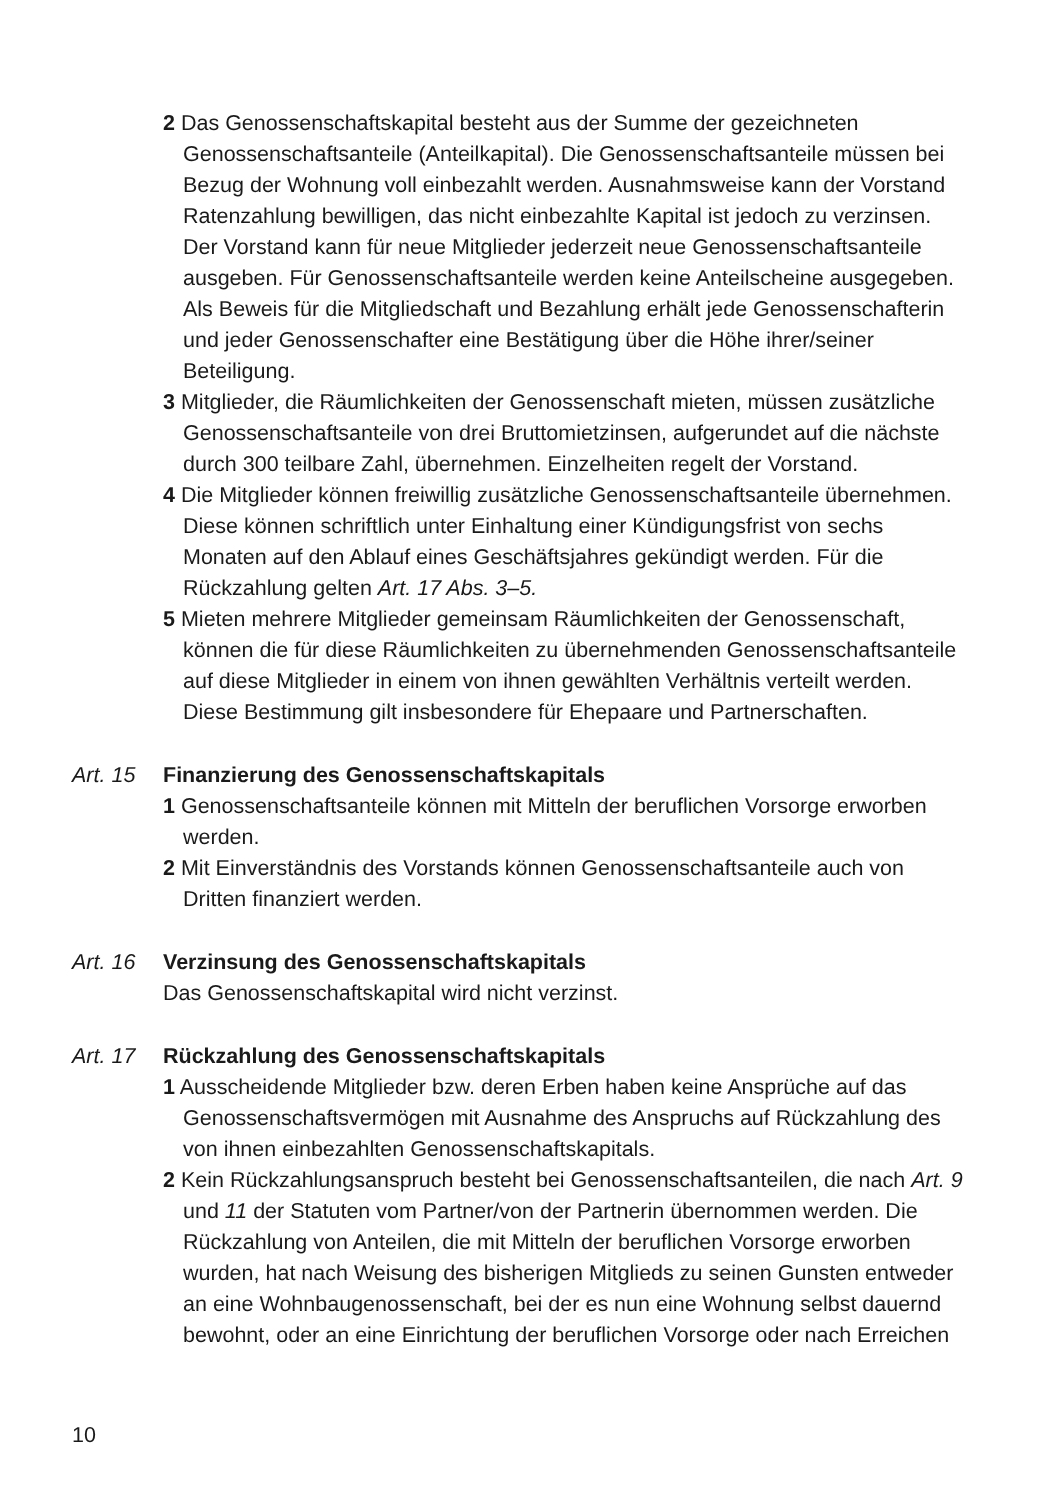2 Das Genossenschaftskapital besteht aus der Summe der gezeichneten Genossenschaftsanteile (Anteilkapital). Die Genossenschaftsanteile müssen bei Bezug der Wohnung voll einbezahlt werden. Ausnahmsweise kann der Vorstand Ratenzahlung bewilligen, das nicht einbezahlte Kapital ist jedoch zu verzinsen. Der Vorstand kann für neue Mitglieder jederzeit neue Genossenschaftsanteile ausgeben. Für Genossenschaftsanteile werden keine Anteilscheine ausgegeben. Als Beweis für die Mitgliedschaft und Bezahlung erhält jede Genossenschafterin und jeder Genossenschafter eine Bestätigung über die Höhe ihrer/seiner Beteiligung.
3 Mitglieder, die Räumlichkeiten der Genossenschaft mieten, müssen zusätzliche Genossenschaftsanteile von drei Bruttomietzinsen, aufgerundet auf die nächste durch 300 teilbare Zahl, übernehmen. Einzelheiten regelt der Vorstand.
4 Die Mitglieder können freiwillig zusätzliche Genossenschaftsanteile übernehmen. Diese können schriftlich unter Einhaltung einer Kündigungsfrist von sechs Monaten auf den Ablauf eines Geschäftsjahres gekündigt werden. Für die Rückzahlung gelten Art. 17 Abs. 3–5.
5 Mieten mehrere Mitglieder gemeinsam Räumlichkeiten der Genossenschaft, können die für diese Räumlichkeiten zu übernehmenden Genossenschaftsanteile auf diese Mitglieder in einem von ihnen gewählten Verhältnis verteilt werden. Diese Bestimmung gilt insbesondere für Ehepaare und Partnerschaften.
Art. 15 Finanzierung des Genossenschaftskapitals
1 Genossenschaftsanteile können mit Mitteln der beruflichen Vorsorge erworben werden.
2 Mit Einverständnis des Vorstands können Genossenschaftsanteile auch von Dritten finanziert werden.
Art. 16 Verzinsung des Genossenschaftskapitals
Das Genossenschaftskapital wird nicht verzinst.
Art. 17 Rückzahlung des Genossenschaftskapitals
1 Ausscheidende Mitglieder bzw. deren Erben haben keine Ansprüche auf das Genossenschaftsvermögen mit Ausnahme des Anspruchs auf Rückzahlung des von ihnen einbezahlten Genossenschaftskapitals.
2 Kein Rückzahlungsanspruch besteht bei Genossenschaftsanteilen, die nach Art. 9 und 11 der Statuten vom Partner/von der Partnerin übernommen werden. Die Rückzahlung von Anteilen, die mit Mitteln der beruflichen Vorsorge erworben wurden, hat nach Weisung des bisherigen Mitglieds zu seinen Gunsten entweder an eine Wohnbaugenossenschaft, bei der es nun eine Wohnung selbst dauernd bewohnt, oder an eine Einrichtung der beruflichen Vorsorge oder nach Erreichen
10